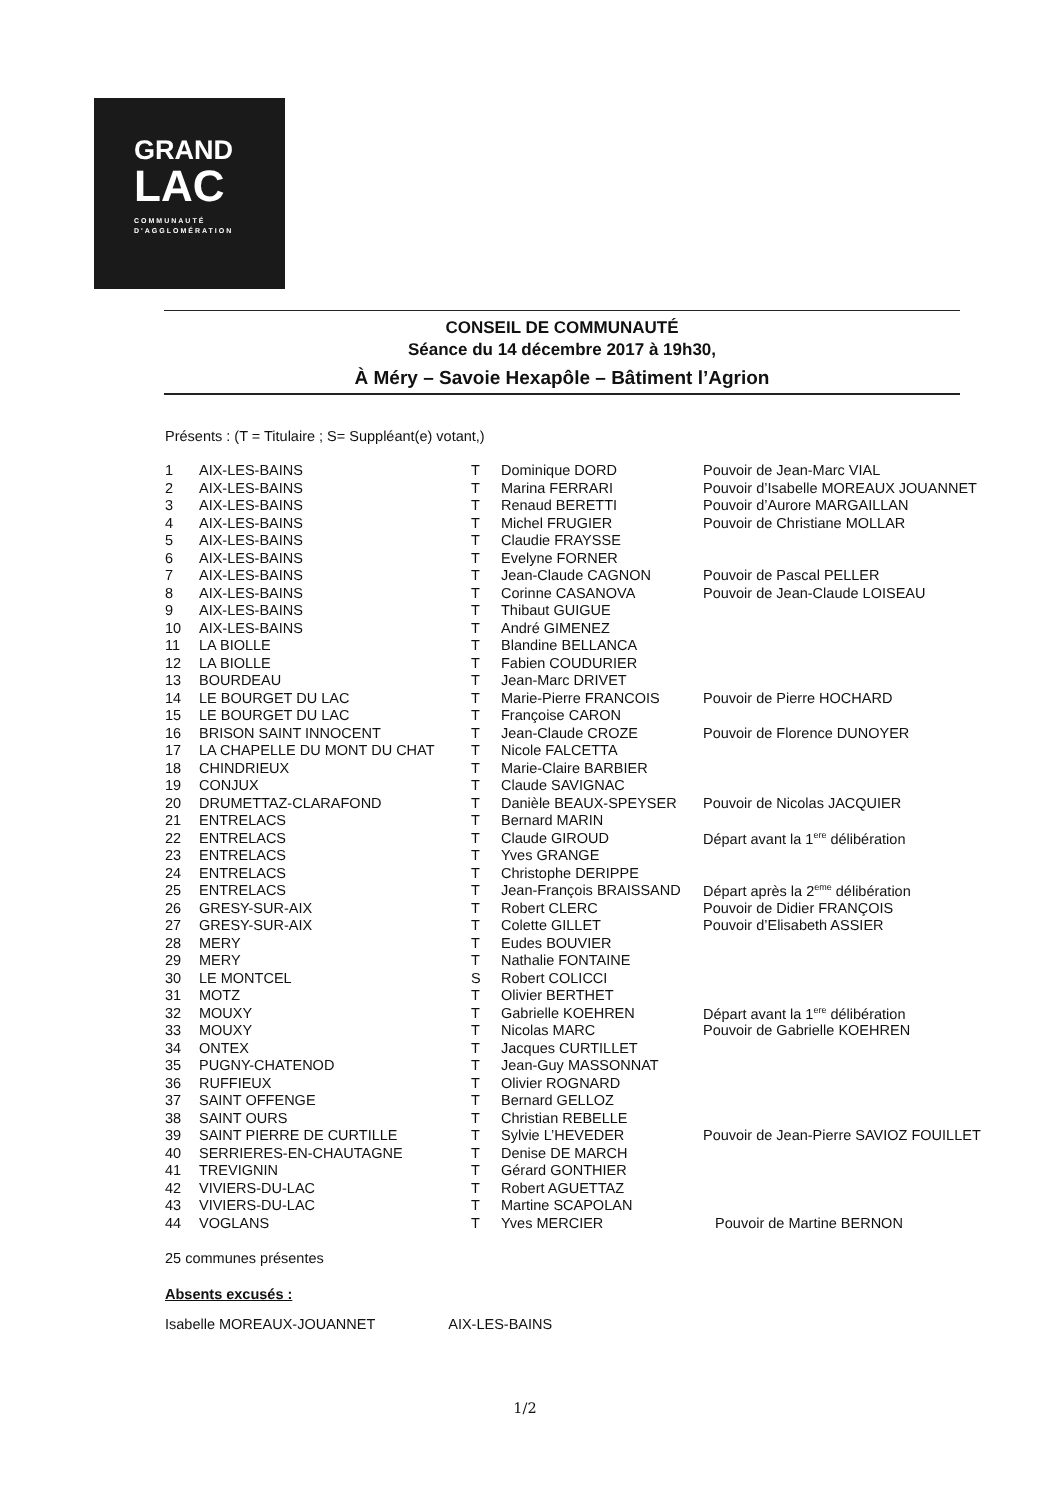GRAND
LAC
COMMUNAUTÉ
D'AGGLOMÉRATION
CONSEIL DE COMMUNAUTÉ
Séance du 14 décembre 2017 à 19h30,
À Méry – Savoie Hexapôle – Bâtiment l’Agrion
Présents : (T = Titulaire ; S= Suppléant(e) votant,)
| 1 | AIX-LES-BAINS | T | Dominique DORD | Pouvoir de Jean-Marc VIAL |
| 2 | AIX-LES-BAINS | T | Marina FERRARI | Pouvoir d’Isabelle MOREAUX JOUANNET |
| 3 | AIX-LES-BAINS | T | Renaud BERETTI | Pouvoir d’Aurore MARGAILLAN |
| 4 | AIX-LES-BAINS | T | Michel FRUGIER | Pouvoir de Christiane MOLLAR |
| 5 | AIX-LES-BAINS | T | Claudie FRAYSSE | |
| 6 | AIX-LES-BAINS | T | Evelyne FORNER | |
| 7 | AIX-LES-BAINS | T | Jean-Claude CAGNON | Pouvoir de Pascal PELLER |
| 8 | AIX-LES-BAINS | T | Corinne CASANOVA | Pouvoir de Jean-Claude LOISEAU |
| 9 | AIX-LES-BAINS | T | Thibaut GUIGUE | |
| 10 | AIX-LES-BAINS | T | André GIMENEZ | |
| 11 | LA BIOLLE | T | Blandine BELLANCA | |
| 12 | LA BIOLLE | T | Fabien COUDURIER | |
| 13 | BOURDEAU | T | Jean-Marc DRIVET | |
| 14 | LE BOURGET DU LAC | T | Marie-Pierre FRANCOIS | Pouvoir de Pierre HOCHARD |
| 15 | LE BOURGET DU LAC | T | Françoise CARON | |
| 16 | BRISON SAINT INNOCENT | T | Jean-Claude CROZE | Pouvoir de Florence DUNOYER |
| 17 | LA CHAPELLE DU MONT DU CHAT | T | Nicole FALCETTA | |
| 18 | CHINDRIEUX | T | Marie-Claire BARBIER | |
| 19 | CONJUX | T | Claude SAVIGNAC | |
| 20 | DRUMETTAZ-CLARAFOND | T | Danièle BEAUX-SPEYSER | Pouvoir de Nicolas JACQUIER |
| 21 | ENTRELACS | T | Bernard MARIN | |
| 22 | ENTRELACS | T | Claude GIROUD | Départ avant la 1<sup>ere</sup> délibération |
| 23 | ENTRELACS | T | Yves GRANGE | |
| 24 | ENTRELACS | T | Christophe DERIPPE | |
| 25 | ENTRELACS | T | Jean-François BRAISSAND | Départ après la 2<sup>eme</sup> délibération |
| 26 | GRESY-SUR-AIX | T | Robert CLERC | Pouvoir de Didier FRANÇOIS |
| 27 | GRESY-SUR-AIX | T | Colette GILLET | Pouvoir d’Elisabeth ASSIER |
| 28 | MERY | T | Eudes BOUVIER | |
| 29 | MERY | T | Nathalie FONTAINE | |
| 30 | LE MONTCEL | S | Robert COLICCI | |
| 31 | MOTZ | T | Olivier BERTHET | |
| 32 | MOUXY | T | Gabrielle KOEHREN | Départ avant la 1<sup>ere</sup> délibération |
| 33 | MOUXY | T | Nicolas MARC | Pouvoir de Gabrielle KOEHREN |
| 34 | ONTEX | T | Jacques CURTILLET | |
| 35 | PUGNY-CHATENOD | T | Jean-Guy MASSONNAT | |
| 36 | RUFFIEUX | T | Olivier ROGNARD | |
| 37 | SAINT OFFENGE | T | Bernard GELLOZ | |
| 38 | SAINT OURS | T | Christian REBELLE | |
| 39 | SAINT PIERRE DE CURTILLE | T | Sylvie L’HEVEDER | Pouvoir de Jean-Pierre SAVIOZ FOUILLET |
| 40 | SERRIERES-EN-CHAUTAGNE | T | Denise DE MARCH | |
| 41 | TREVIGNIN | T | Gérard GONTHIER | |
| 42 | VIVIERS-DU-LAC | T | Robert AGUETTAZ | |
| 43 | VIVIERS-DU-LAC | T | Martine SCAPOLAN | |
| 44 | VOGLANS | T | Yves MERCIER | Pouvoir de Martine BERNON |
25 communes présentes
Absents excusés :
Isabelle MOREAUX-JOUANNET AIX-LES-BAINS
1/2